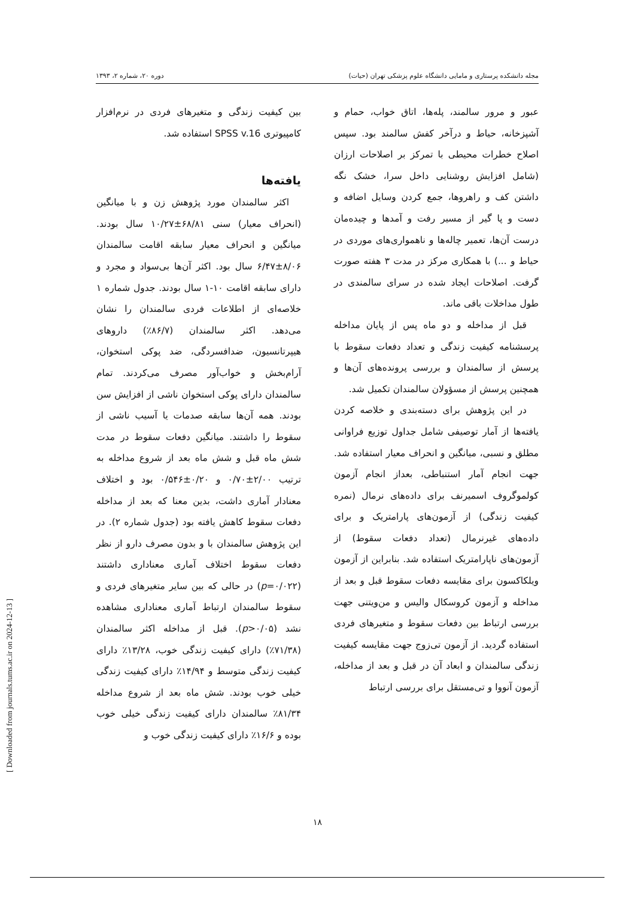مجله دانشکده پرستاری و مامایی دانشگاه علوم پزشکی تهران (حیات) دوره ۲۰، شماره ۲، ۱۳۹۳
عبور و مرور سالمند، پله‌ها، اتاق خواب، حمام و آشپزخانه، حیاط و درآخر کفش سالمند بود. سپس اصلاح خطرات محیطی با تمرکز بر اصلاحات ارزان (شامل افزایش روشنایی داخل سرا، خشک نگه داشتن کف و راهروها، جمع کردن وسایل اضافه و دست و پا گیر از مسیر رفت و آمدها و چیده‌مان درست آن‌ها، تعمیر چاله‌ها و ناهمواری‌های موردی در حیاط و ...) با همکاری مرکز در مدت ۳ هفته صورت گرفت. اصلاحات ایجاد شده در سرای سالمندی در طول مداخلات باقی ماند.
قبل از مداخله و دو ماه پس از پایان مداخله پرسشنامه کیفیت زندگی و تعداد دفعات سقوط با پرسش از سالمندان و بررسی پرونده‌های آن‌ها و همچنین پرسش از مسؤولان سالمندان تکمیل شد.
در این پژوهش برای دسته‌بندی و خلاصه کردن یافته‌ها از آمار توصیفی شامل جداول توزیع فراوانی مطلق و نسبی، میانگین و انحراف معیار استفاده شد. جهت انجام آمار استنباطی، بعداز انجام آزمون کولموگروف اسمیرنف برای داده‌های نرمال (نمره کیفیت زندگی) از آزمون‌های پارامتریک و برای داده‌های غیرنرمال (تعداد دفعات سقوط) از آزمون‌های ناپارامتریک استفاده شد. بنابراین از آزمون ویلکاکسون برای مقایسه دفعات سقوط قبل و بعد از مداخله و آزمون کروسکال والیس و من‌ویتنی جهت بررسی ارتباط بین دفعات سقوط و متغیرهای فردی استفاده گردید. از آزمون تی‌زوج جهت مقایسه کیفیت زندگی سالمندان و ابعاد آن در قبل و بعد از مداخله، آزمون آنووا و تی‌مستقل برای بررسی ارتباط
بین کیفیت زندگی و متغیرهای فردی در نرم‌افزار کامپیوتری SPSS v.16 استفاده شد.
یافته‌ها
اکثر سالمندان مورد پژوهش زن و با میانگین (انحراف معیار) سنی ۶۸/۸۱±۱۰/۲۷ سال بودند. میانگین و انحراف معیار سابقه اقامت سالمندان ۸/۰۶±۶/۴۷ سال بود. اکثر آن‌ها بی‌سواد و مجرد و دارای سابقه اقامت ۱۰-۱ سال بودند. جدول شماره ۱ خلاصه‌ای از اطلاعات فردی سالمندان را نشان می‌دهد. اکثر سالمندان (۸۶/۷٪) داروهای هیپرتانسیون، ضدافسردگی، ضد پوکی استخوان، آرام‌بخش و خواب‌آور مصرف می‌کردند. تمام سالمندان دارای پوکی استخوان ناشی از افزایش سن بودند. همه آن‌ها سابقه صدمات یا آسیب ناشی از سقوط را داشتند. میانگین دفعات سقوط در مدت شش ماه قبل و شش ماه بعد از شروع مداخله به ترتیب ۲/۰۰±۰/۷۰ و ۰/۲۰±۰/۵۴۶ بود و اختلاف معنادار آماری داشت، بدین معنا که بعد از مداخله دفعات سقوط کاهش یافته بود (جدول شماره ۲). در این پژوهش سالمندان با و بدون مصرف دارو از نظر دفعات سقوط اختلاف آماری معناداری داشتند (p=۰/۰۲۲) در حالی که بین سایر متغیرهای فردی و سقوط سالمندان ارتباط آماری معناداری مشاهده نشد (p>۰/۰۵). قبل از مداخله اکثر سالمندان (۷۱/۳۸٪) دارای کیفیت زندگی خوب، ۱۳/۲۸٪ دارای کیفیت زندگی متوسط و ۱۴/۹۴٪ دارای کیفیت زندگی خیلی خوب بودند. شش ماه بعد از شروع مداخله ۸۱/۳۴٪ سالمندان دارای کیفیت زندگی خیلی خوب بوده و ۱۶/۶٪ دارای کیفیت زندگی خوب و
۱۸
[ Downloaded from journals.tums.ac.ir on 2024-12-13 ]